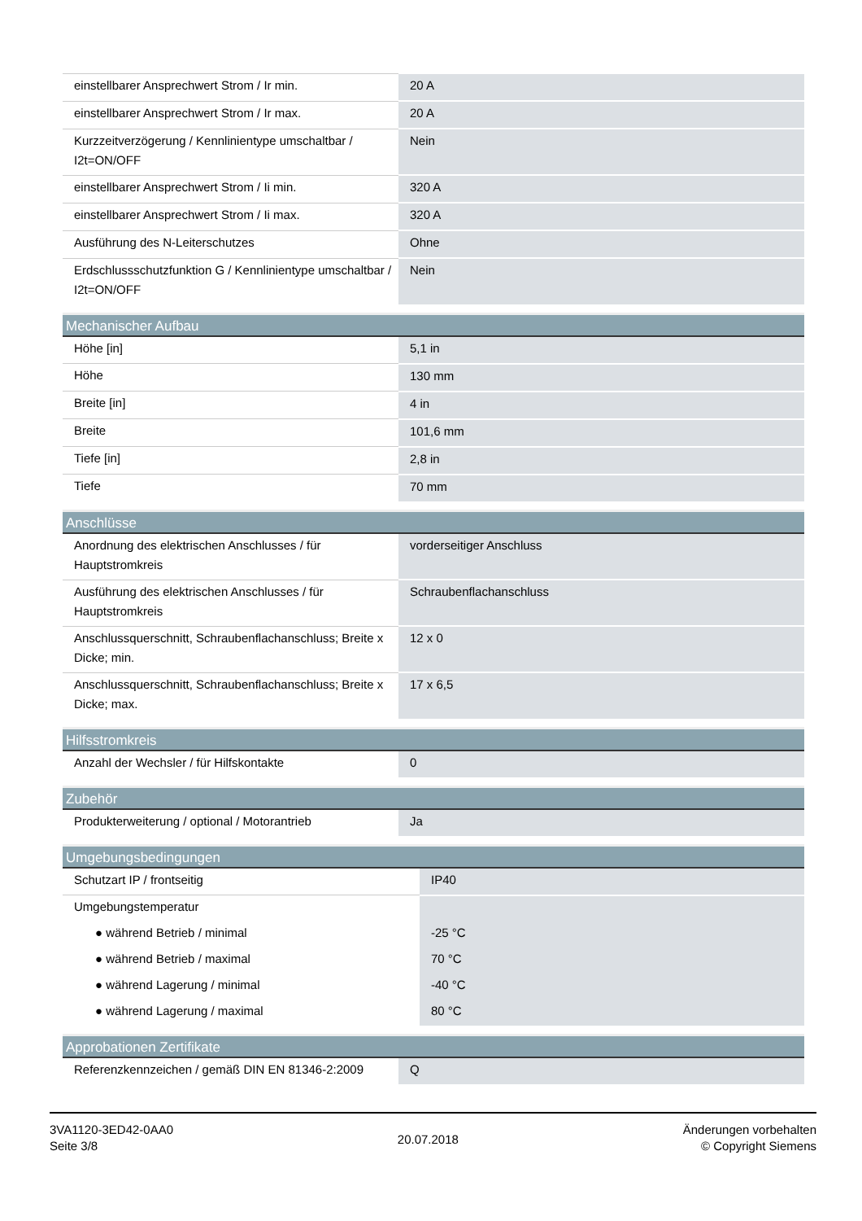| einstellbarer Ansprechwert Strom / Ir min. | 20 A |
| einstellbarer Ansprechwert Strom / Ir max. | 20 A |
| Kurzzeitverzögerung / Kennlinientype umschaltbar / I2t=ON/OFF | Nein |
| einstellbarer Ansprechwert Strom / Ii min. | 320 A |
| einstellbarer Ansprechwert Strom / Ii max. | 320 A |
| Ausführung des N-Leiterschutzes | Ohne |
| Erdschlussschutzfunktion G / Kennlinientype umschaltbar / I2t=ON/OFF | Nein |
| Mechanischer Aufbau | |
| --- | --- |
| Höhe [in] | 5,1 in |
| Höhe | 130 mm |
| Breite [in] | 4 in |
| Breite | 101,6 mm |
| Tiefe [in] | 2,8 in |
| Tiefe | 70 mm |
| Anschlüsse | |
| --- | --- |
| Anordnung des elektrischen Anschlusses / für Hauptstromkreis | vorderseitiger Anschluss |
| Ausführung des elektrischen Anschlusses / für Hauptstromkreis | Schraubenflachanschluss |
| Anschlussquerschnitt, Schraubenflachanschluss; Breite x Dicke; min. | 12 x 0 |
| Anschlussquerschnitt, Schraubenflachanschluss; Breite x Dicke; max. | 17 x 6,5 |
| Hilfsstromkreis | |
| --- | --- |
| Anzahl der Wechsler / für Hilfskontakte | 0 |
| Zubehör | |
| --- | --- |
| Produkterweiterung / optional / Motorantrieb | Ja |
| Umgebungsbedingungen | |
| --- | --- |
| Schutzart IP / frontseitig | IP40 |
| Umgebungstemperatur | |
| ● während Betrieb / minimal | -25 °C |
| ● während Betrieb / maximal | 70 °C |
| ● während Lagerung / minimal | -40 °C |
| ● während Lagerung / maximal | 80 °C |
| Approbationen Zertifikate | |
| --- | --- |
| Referenzkennzeichen / gemäß DIN EN 81346-2:2009 | Q |
3VA1120-3ED42-0AA0
Seite 3/8
20.07.2018
Änderungen vorbehalten
© Copyright Siemens